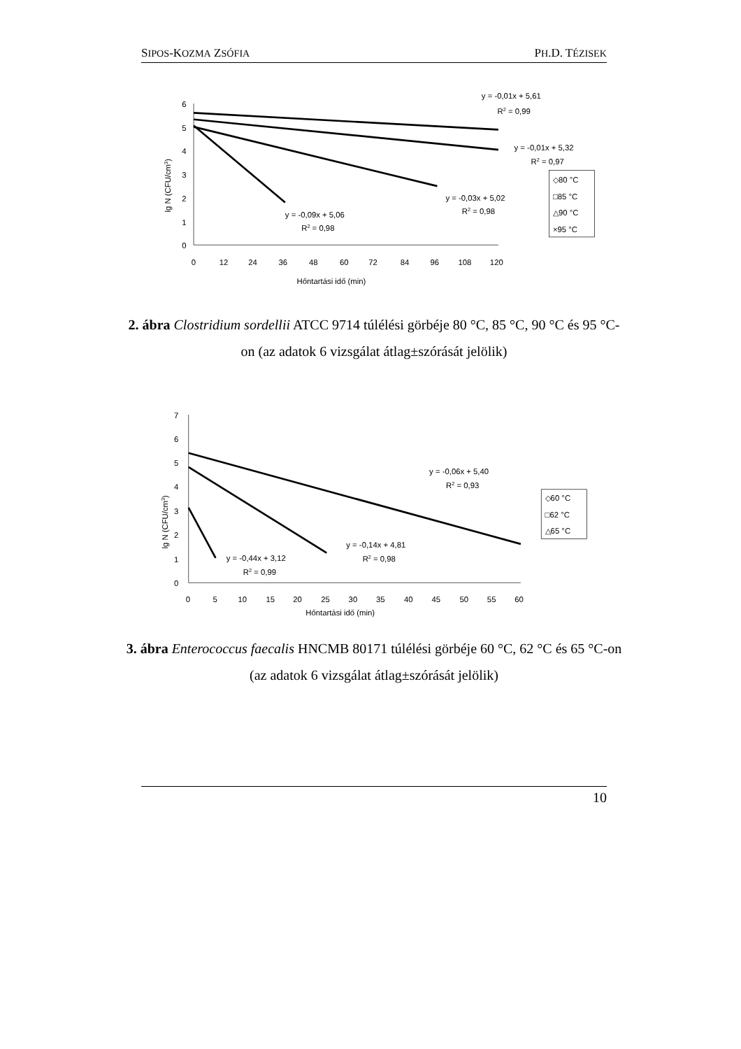SIPOS-KOZMA ZSÓFIA PH.D. TÉZISEK
6
5
4
3
2
1
0
0
12
24
36
48
60
72
84
96
108
120
Hőntartási idő (min)
lg N (CFU/cm3)
y = -0,01x + 5,61
R2 = 0,99
y = -0,01x + 5,32
R2 = 0,97
y = -0,03x + 5,02
R2 = 0,98
y = -0,09x + 5,06
R2 = 0,98
◇80 °C
□85 °C
△90 °C
×95 °C
2. ábra Clostridium sordellii ATCC 9714 túlélési görbéje 80 °C, 85 °C, 90 °C és 95 °C-on (az adatok 6 vizsgálat átlag±szórását jelölik)
7
6
5
4
3
2
1
0
0
5
10
15
20
25
30
35
40
45
50
55
60
Hőntartási idő (min)
lg N (CFU/cm3)
y = -0,06x + 5,40
R2 = 0,93
y = -0,14x + 4,81
R2 = 0,98
y = -0,44x + 3,12
R2 = 0,99
◇60 °C
□62 °C
△65 °C
3. ábra Enterococcus faecalis HNCMB 80171 túlélési görbéje 60 °C, 62 °C és 65 °C-on (az adatok 6 vizsgálat átlag±szórását jelölik)
10